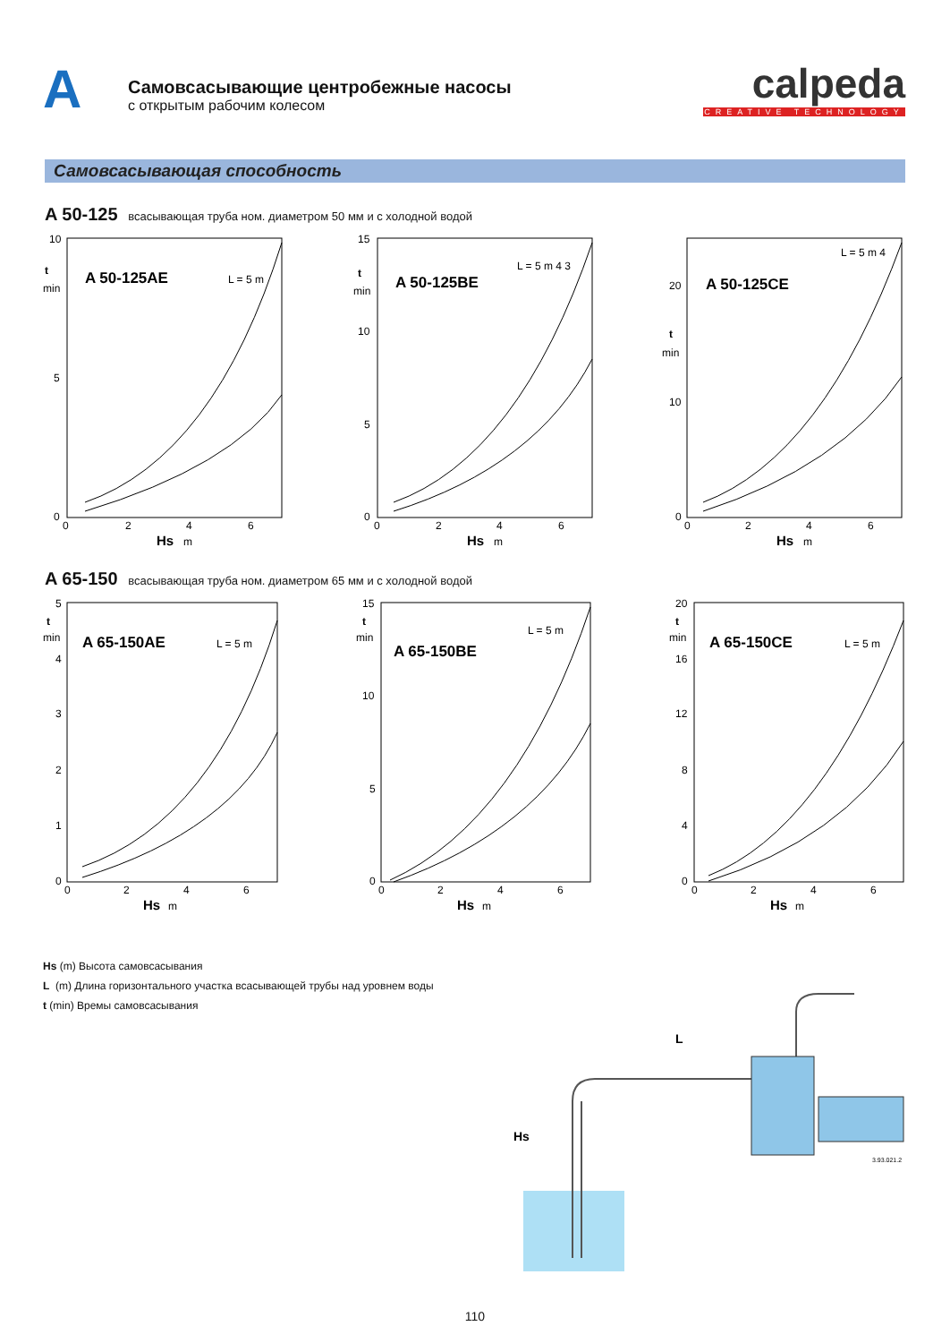A
Самовсасывающие центробежные насосы
с открытым рабочим колесом
calpeda
CREATIVE TECHNOLOGY
Самовсасывающая способность
A 50-125 всасывающая труба ном. диаметром 50 мм и с холодной водой
A 50-125AE
L = 5 m
t
min
10
5
0
0
2
4
6
Hs
m
A 50-125BE
L = 5 m 4 3
t
min
15
10
5
0
0
2
4
6
Hs
m
A 50-125CE
L = 5 m 4
20
t
min
10
0
0
2
4
6
Hs
m
A 65-150 всасывающая труба ном. диаметром 65 мм и с холодной водой
A 65-150AE
L = 5 m
5
t
min
4
3
2
1
0
0
2
4
6
Hs
m
A 65-150BE
L = 5 m
15
t
min
10
5
0
0
2
4
6
Hs
m
A 65-150CE
L = 5 m
20
t
min
16
12
8
4
0
0
2
4
6
Hs
m
Hs (m) Высота самовсасывания
L (m) Длина горизонтального участка всасывающей трубы над уровнем воды
t (min) Времы самовсасывания
L
Hs
3.93.021.2
110